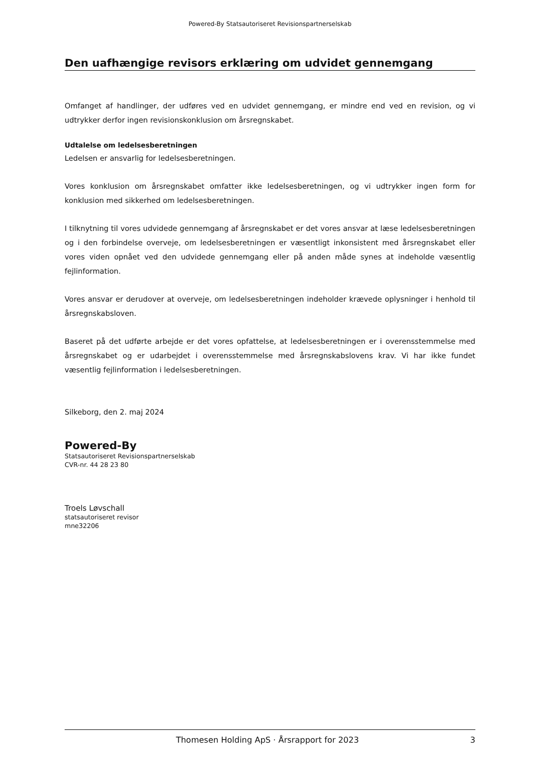Powered-By Statsautoriseret Revisionspartnerselskab
Den uafhængige revisors erklæring om udvidet gennemgang
Omfanget af handlinger, der udføres ved en udvidet gennemgang, er mindre end ved en revision, og vi udtrykker derfor ingen revisionskonklusion om årsregnskabet.
Udtalelse om ledelsesberetningen
Ledelsen er ansvarlig for ledelsesberetningen.
Vores konklusion om årsregnskabet omfatter ikke ledelsesberetningen, og vi udtrykker ingen form for konklusion med sikkerhed om ledelsesberetningen.
I tilknytning til vores udvidede gennemgang af årsregnskabet er det vores ansvar at læse ledelsesberetningen og i den forbindelse overveje, om ledelsesberetningen er væsentligt inkonsistent med årsregnskabet eller vores viden opnået ved den udvidede gennemgang eller på anden måde synes at indeholde væsentlig fejlinformation.
Vores ansvar er derudover at overveje, om ledelsesberetningen indeholder krævede oplysninger i henhold til årsregnskabsloven.
Baseret på det udførte arbejde er det vores opfattelse, at ledelsesberetningen er i overensstemmelse med årsregnskabet og er udarbejdet i overensstemmelse med årsregnskabslovens krav. Vi har ikke fundet væsentlig fejlinformation i ledelsesberetningen.
Silkeborg, den 2. maj 2024
Powered-By
Statsautoriseret Revisionspartnerselskab
CVR-nr. 44 28 23 80
Troels Løvschall
statsautoriseret revisor
mne32206
Thomesen Holding ApS · Årsrapport for 2023 3